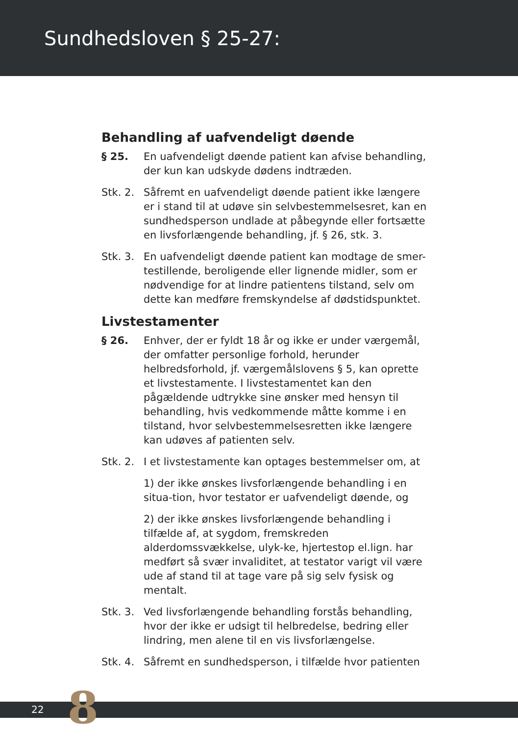Sundhedsloven § 25-27:
Behandling af uafvendeligt døende
§ 25. En uafvendeligt døende patient kan afvise behandling, der kun kan udskyde dødens indtræden.
Stk. 2.
Såfremt en uafvendeligt døende patient ikke længere er i stand til at udøve sin selvbestemmelsesret, kan en sundhedsperson undlade at påbegynde eller fortsætte en livsforlængende behandling, jf. § 26, stk. 3.
Stk. 3.
En uafvendeligt døende patient kan modtage de smer-testillende, beroligende eller lignende midler, som er nødvendige for at lindre patientens tilstand, selv om dette kan medføre fremskyndelse af dødstidspunktet.
Livstestamenter
§ 26. Enhver, der er fyldt 18 år og ikke er under værgemål, der omfatter personlige forhold, herunder helbredsforhold, jf. værgemålslovens § 5, kan oprette et livstestamente. I livstestamentet kan den pågældende udtrykke sine ønsker med hensyn til behandling, hvis vedkommende måtte komme i en tilstand, hvor selvbestemmelsesretten ikke længere kan udøves af patienten selv.
Stk. 2.
I et livstestamente kan optages bestemmelser om, at
1) der ikke ønskes livsforlængende behandling i en situa-tion, hvor testator er uafvendeligt døende, og
2) der ikke ønskes livsforlængende behandling i tilfælde af, at sygdom, fremskreden alderdomssvækkelse, ulyk-ke, hjertestop el.lign. har medført så svær invaliditet, at testator varigt vil være ude af stand til at tage vare på sig selv fysisk og mentalt.
Stk. 3.
Ved livsforlængende behandling forstås behandling, hvor der ikke er udsigt til helbredelse, bedring eller lindring, men alene til en vis livsforlængelse.
Stk. 4.
Såfremt en sundhedsperson, i tilfælde hvor patienten
22 8